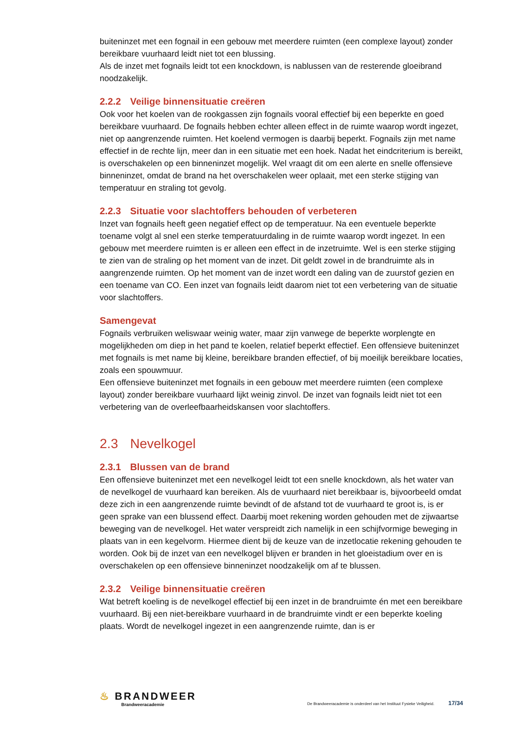buiteninzet met een fognail in een gebouw met meerdere ruimten (een complexe layout) zonder bereikbare vuurhaard leidt niet tot een blussing.
Als de inzet met fognails leidt tot een knockdown, is nablussen van de resterende gloeibrand noodzakelijk.
2.2.2 Veilige binnensituatie creëren
Ook voor het koelen van de rookgassen zijn fognails vooral effectief bij een beperkte en goed bereikbare vuurhaard. De fognails hebben echter alleen effect in de ruimte waarop wordt ingezet, niet op aangrenzende ruimten. Het koelend vermogen is daarbij beperkt. Fognails zijn met name effectief in de rechte lijn, meer dan in een situatie met een hoek. Nadat het eindcriterium is bereikt, is overschakelen op een binneninzet mogelijk. Wel vraagt dit om een alerte en snelle offensieve binneninzet, omdat de brand na het overschakelen weer oplaait, met een sterke stijging van temperatuur en straling tot gevolg.
2.2.3 Situatie voor slachtoffers behouden of verbeteren
Inzet van fognails heeft geen negatief effect op de temperatuur. Na een eventuele beperkte toename volgt al snel een sterke temperatuurdaling in de ruimte waarop wordt ingezet. In een gebouw met meerdere ruimten is er alleen een effect in de inzetruimte. Wel is een sterke stijging te zien van de straling op het moment van de inzet. Dit geldt zowel in de brandruimte als in aangrenzende ruimten. Op het moment van de inzet wordt een daling van de zuurstof gezien en een toename van CO. Een inzet van fognails leidt daarom niet tot een verbetering van de situatie voor slachtoffers.
Samengevat
Fognails verbruiken weliswaar weinig water, maar zijn vanwege de beperkte worplengte en mogelijkheden om diep in het pand te koelen, relatief beperkt effectief. Een offensieve buiteninzet met fognails is met name bij kleine, bereikbare branden effectief, of bij moeilijk bereikbare locaties, zoals een spouwmuur.
Een offensieve buiteninzet met fognails in een gebouw met meerdere ruimten (een complexe layout) zonder bereikbare vuurhaard lijkt weinig zinvol. De inzet van fognails leidt niet tot een verbetering van de overleefbaarheidskansen voor slachtoffers.
2.3 Nevelkogel
2.3.1 Blussen van de brand
Een offensieve buiteninzet met een nevelkogel leidt tot een snelle knockdown, als het water van de nevelkogel de vuurhaard kan bereiken. Als de vuurhaard niet bereikbaar is, bijvoorbeeld omdat deze zich in een aangrenzende ruimte bevindt of de afstand tot de vuurhaard te groot is, is er geen sprake van een blussend effect. Daarbij moet rekening worden gehouden met de zijwaartse beweging van de nevelkogel. Het water verspreidt zich namelijk in een schijfvormige beweging in plaats van in een kegelvorm. Hiermee dient bij de keuze van de inzetlocatie rekening gehouden te worden. Ook bij de inzet van een nevelkogel blijven er branden in het gloeistadium over en is overschakelen op een offensieve binneninzet noodzakelijk om af te blussen.
2.3.2 Veilige binnensituatie creëren
Wat betreft koeling is de nevelkogel effectief bij een inzet in de brandruimte én met een bereikbare vuurhaard. Bij een niet-bereikbare vuurhaard in de brandruimte vindt er een beperkte koeling plaats. Wordt de nevelkogel ingezet in een aangrenzende ruimte, dan is er
♨ BRANDWEER
Brandweeracademie
De Brandweeracademie is onderdeel van het Instituut Fysieke Veiligheid. 17/34